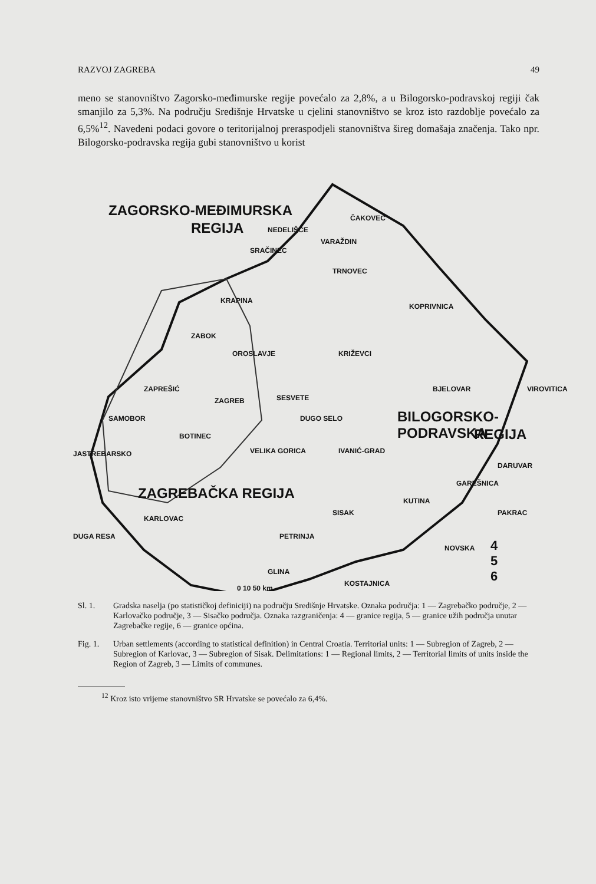RAZVOJ ZAGREBA 49
meno se stanovništvo Zagorsko-međimurske regije povećalo za 2,8%, a u Bilogorsko-podravskoj regiji čak smanjilo za 5,3%. Na području Središnje Hrvatske u cjelini stanovništvo se kroz isto razdoblje povećalo za 6,5%<sup>12</sup>. Navedeni podaci govore o teritorijalnoj preraspodjeli stanovništva šireg domašaja značenja. Tako npr. Bilogorsko-podravska regija gubi stanovništvo u korist
ZAGORSKO-MEĐIMURSKA
REGIJA
ČAKOVEC
NEDELIŠĆE
VARAŽDIN
SRAČINEC
TRNOVEC
KRAPINA
KOPRIVNICA
ZABOK
OROSLAVJE KRIŽEVCI
ZAPREŠIĆ
ZAGREB SESVETE
BJELOVAR VIROVITICA
SAMOBOR DUGO SELO BILOGORSKO-PODRAVSKA
REGIJA
BOTINEC
JASTREBARSKO VELIKA GORICA IVANIĆ-GRAD
DARUVAR
GAREŠNICA
ZAGREBAČKA REGIJA KUTINA
SISAK PAKRAC
KARLOVAC
DUGA RESA PETRINJA
NOVSKA
GLINA
KOSTAJNICA
4
5
6
0 10 50 km
Sl. 1. Gradska naselja (po statističkoj definiciji) na području Središnje Hrvatske. Oznaka područja: 1 — Zagrebačko područje, 2 — Karlovačko područje, 3 — Sisačko područja. Oznaka razgraničenja: 4 — granice regija, 5 — granice užih područja unutar Zagrebačke regije, 6 — granice općina.
Fig. 1. Urban settlements (according to statistical definition) in Central Croatia. Territorial units: 1 — Subregion of Zagreb, 2 — Subregion of Karlovac, 3 — Subregion of Sisak. Delimitations: 1 — Regional limits, 2 — Territorial limits of units inside the Region of Zagreb, 3 — Limits of communes.
<sup>12</sup> Kroz isto vrijeme stanovništvo SR Hrvatske se povećalo za 6,4%.